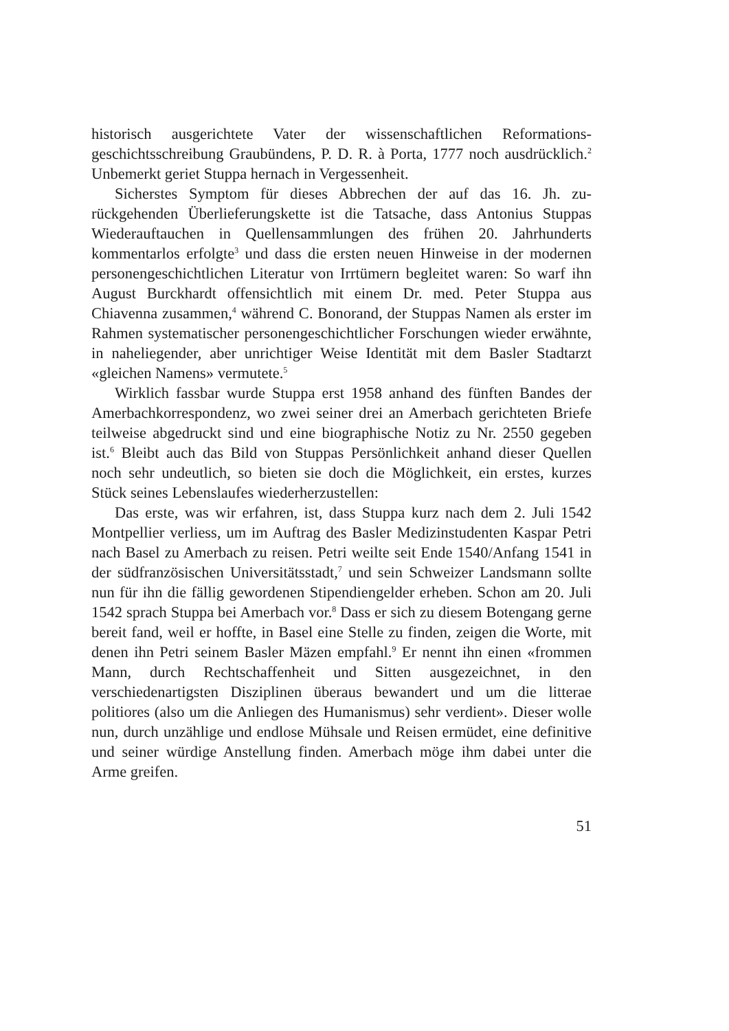historisch ausgerichtete Vater der wissenschaftlichen Reformations­geschichtsschreibung Graubündens, P. D. R. à Porta, 1777 noch aus­drücklich.<sup>2</sup> Unbemerkt geriet Stuppa hernach in Vergessenheit.
Sicherstes Symptom für dieses Abbrechen der auf das 16. Jh. zu­rückgehenden Überlieferungskette ist die Tatsache, dass Antonius Stuppas Wiederauftauchen in Quellensammlungen des frühen 20. Jahr­hunderts kommentarlos erfolgte<sup>3</sup> und dass die ersten neuen Hinweise in der modernen personengeschichtlichen Literatur von Irrtümern be­gleitet waren: So warf ihn August Burckhardt offensichtlich mit einem Dr. med. Peter Stuppa aus Chiavenna zusammen,<sup>4</sup> während C. Bo­norand, der Stuppas Namen als erster im Rahmen systematischer per­sonengeschichtlicher Forschungen wieder erwähnte, in naheliegender, aber unrichtiger Weise Identität mit dem Basler Stadtarzt «gleichen Namens» vermutete.<sup>5</sup>
Wirklich fassbar wurde Stuppa erst 1958 anhand des fünften Ban­des der Amerbachkorrespondenz, wo zwei seiner drei an Amerbach gerichteten Briefe teilweise abgedruckt sind und eine biographische Notiz zu Nr. 2550 gegeben ist.<sup>6</sup> Bleibt auch das Bild von Stuppas Persön­lichkeit anhand dieser Quellen noch sehr undeutlich, so bieten sie doch die Möglichkeit, ein erstes, kurzes Stück seines Lebenslaufes wieder­herzustellen:
Das erste, was wir erfahren, ist, dass Stuppa kurz nach dem 2. Juli 1542 Montpellier verliess, um im Auftrag des Basler Medizinstuden­ten Kaspar Petri nach Basel zu Amerbach zu reisen. Petri weilte seit Ende 1540/Anfang 1541 in der südfranzösischen Universitätsstadt,<sup>7</sup> und sein Schweizer Landsmann sollte nun für ihn die fällig gewordenen Stipendiengelder erheben. Schon am 20. Juli 1542 sprach Stuppa bei Amerbach vor.<sup>8</sup> Dass er sich zu diesem Botengang gerne bereit fand, weil er hoffte, in Basel eine Stelle zu finden, zeigen die Worte, mit denen ihn Petri seinem Basler Mäzen empfahl.<sup>9</sup> Er nennt ihn einen «frommen Mann, durch Rechtschaffenheit und Sitten ausgezeichnet, in den verschiedenartigsten Disziplinen überaus bewandert und um die litterae politiores (also um die Anliegen des Humanismus) sehr verdient». Dieser wolle nun, durch unzählige und endlose Mühsale und Reisen ermüdet, eine definitive und seiner würdige Anstellung finden. Amerbach möge ihm dabei unter die Arme greifen.
51